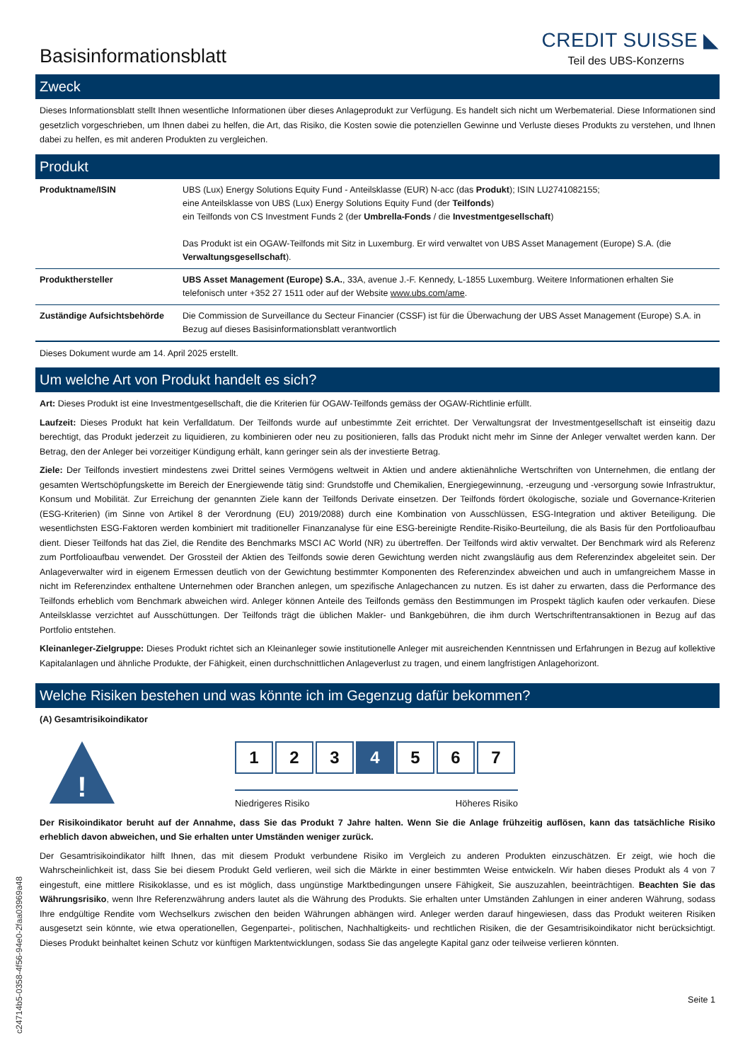Basisinformationsblatt
CREDIT SUISSE ◣
Teil des UBS-Konzerns
Zweck
Dieses Informationsblatt stellt Ihnen wesentliche Informationen über dieses Anlageprodukt zur Verfügung. Es handelt sich nicht um Werbematerial. Diese Informationen sind gesetzlich vorgeschrieben, um Ihnen dabei zu helfen, die Art, das Risiko, die Kosten sowie die potenziellen Gewinne und Verluste dieses Produkts zu verstehen, und Ihnen dabei zu helfen, es mit anderen Produkten zu vergleichen.
Produkt
| Produktname/ISIN | UBS (Lux) Energy Solutions Equity Fund - Anteilsklasse (EUR) N-acc (das Produkt ); ISIN LU2741082155; eine Anteilsklasse von UBS (Lux) Energy Solutions Equity Fund (der Teilfonds ) ein Teilfonds von CS Investment Funds 2 (der Umbrella-Fonds / die Investmentgesellschaft ) Das Produkt ist ein OGAW-Teilfonds mit Sitz in Luxemburg. Er wird verwaltet von UBS Asset Management (Europe) S.A. (die Verwaltungsgesellschaft ). |
| Produkthersteller | UBS Asset Management (Europe) S.A. , 33A, avenue J.-F. Kennedy, L-1855 Luxemburg. Weitere Informationen erhalten Sie telefonisch unter +352 27 1511 oder auf der Website www.ubs.com/ame . |
| Zuständige Aufsichtsbehörde | Die Commission de Surveillance du Secteur Financier (CSSF) ist für die Überwachung der UBS Asset Management (Europe) S.A. in Bezug auf dieses Basisinformationsblatt verantwortlich |
Dieses Dokument wurde am 14. April 2025 erstellt.
Um welche Art von Produkt handelt es sich?
Art: Dieses Produkt ist eine Investmentgesellschaft, die die Kriterien für OGAW-Teilfonds gemäss der OGAW-Richtlinie erfüllt.
Laufzeit: Dieses Produkt hat kein Verfalldatum. Der Teilfonds wurde auf unbestimmte Zeit errichtet. Der Verwaltungsrat der Investmentgesellschaft ist einseitig dazu berechtigt, das Produkt jederzeit zu liquidieren, zu kombinieren oder neu zu positionieren, falls das Produkt nicht mehr im Sinne der Anleger verwaltet werden kann. Der Betrag, den der Anleger bei vorzeitiger Kündigung erhält, kann geringer sein als der investierte Betrag.
Ziele: Der Teilfonds investiert mindestens zwei Drittel seines Vermögens weltweit in Aktien und andere aktienähnliche Wertschriften von Unternehmen, die entlang der gesamten Wertschöpfungskette im Bereich der Energiewende tätig sind: Grundstoffe und Chemikalien, Energiegewinnung, -erzeugung und -versorgung sowie Infrastruktur, Konsum und Mobilität. Zur Erreichung der genannten Ziele kann der Teilfonds Derivate einsetzen. Der Teilfonds fördert ökologische, soziale und Governance-Kriterien (ESG-Kriterien) (im Sinne von Artikel 8 der Verordnung (EU) 2019/2088) durch eine Kombination von Ausschlüssen, ESG-Integration und aktiver Beteiligung. Die wesentlichsten ESG-Faktoren werden kombiniert mit traditioneller Finanzanalyse für eine ESG-bereinigte Rendite-Risiko-Beurteilung, die als Basis für den Portfolioaufbau dient. Dieser Teilfonds hat das Ziel, die Rendite des Benchmarks MSCI AC World (NR) zu übertreffen. Der Teilfonds wird aktiv verwaltet. Der Benchmark wird als Referenz zum Portfolioaufbau verwendet. Der Grossteil der Aktien des Teilfonds sowie deren Gewichtung werden nicht zwangsläufig aus dem Referenzindex abgeleitet sein. Der Anlageverwalter wird in eigenem Ermessen deutlich von der Gewichtung bestimmter Komponenten des Referenzindex abweichen und auch in umfangreichem Masse in nicht im Referenzindex enthaltene Unternehmen oder Branchen anlegen, um spezifische Anlagechancen zu nutzen. Es ist daher zu erwarten, dass die Performance des Teilfonds erheblich vom Benchmark abweichen wird. Anleger können Anteile des Teilfonds gemäss den Bestimmungen im Prospekt täglich kaufen oder verkaufen. Diese Anteilsklasse verzichtet auf Ausschüttungen. Der Teilfonds trägt die üblichen Makler- und Bankgebühren, die ihm durch Wertschriftentransaktionen in Bezug auf das Portfolio entstehen.
Kleinanleger-Zielgruppe: Dieses Produkt richtet sich an Kleinanleger sowie institutionelle Anleger mit ausreichenden Kenntnissen und Erfahrungen in Bezug auf kollektive Kapitalanlagen und ähnliche Produkte, der Fähigkeit, einen durchschnittlichen Anlageverlust zu tragen, und einem langfristigen Anlagehorizont.
Welche Risiken bestehen und was könnte ich im Gegenzug dafür bekommen?
(A) Gesamtrisikoindikator
!
1 2 3 4 5 6 7
Niedrigeres Risiko Höheres Risiko
Der Risikoindikator beruht auf der Annahme, dass Sie das Produkt 7 Jahre halten. Wenn Sie die Anlage frühzeitig auflösen, kann das tatsächliche Risiko erheblich davon abweichen, und Sie erhalten unter Umständen weniger zurück.
Der Gesamtrisikoindikator hilft Ihnen, das mit diesem Produkt verbundene Risiko im Vergleich zu anderen Produkten einzuschätzen. Er zeigt, wie hoch die Wahrscheinlichkeit ist, dass Sie bei diesem Produkt Geld verlieren, weil sich die Märkte in einer bestimmten Weise entwickeln. Wir haben dieses Produkt als 4 von 7 eingestuft, eine mittlere Risikoklasse, und es ist möglich, dass ungünstige Marktbedingungen unsere Fähigkeit, Sie auszuzahlen, beeinträchtigen. Beachten Sie das Währungsrisiko, wenn Ihre Referenzwährung anders lautet als die Währung des Produkts. Sie erhalten unter Umständen Zahlungen in einer anderen Währung, sodass Ihre endgültige Rendite vom Wechselkurs zwischen den beiden Währungen abhängen wird. Anleger werden darauf hingewiesen, dass das Produkt weiteren Risiken ausgesetzt sein könnte, wie etwa operationellen, Gegenpartei-, politischen, Nachhaltigkeits- und rechtlichen Risiken, die der Gesamtrisikoindikator nicht berücksichtigt. Dieses Produkt beinhaltet keinen Schutz vor künftigen Marktentwicklungen, sodass Sie das angelegte Kapital ganz oder teilweise verlieren könnten.
Seite 1
c24714b5-0358-4f56-94e0-2faa03969a48